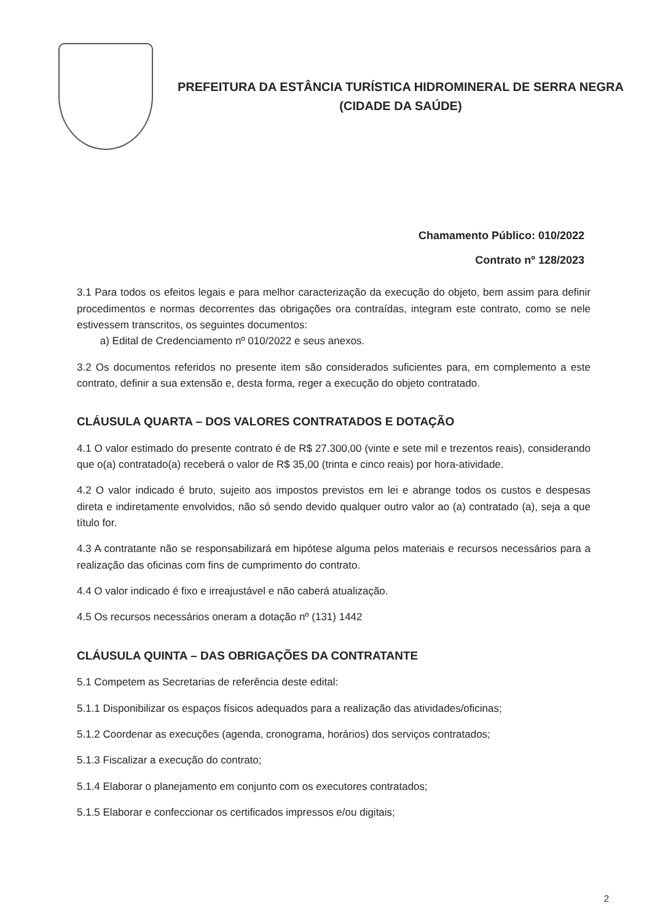PREFEITURA DA ESTÂNCIA TURÍSTICA HIDROMINERAL DE SERRA NEGRA
(CIDADE DA SAÚDE)
Chamamento Público: 010/2022
Contrato nº 128/2023
3.1 Para todos os efeitos legais e para melhor caracterização da execução do objeto, bem assim para definir procedimentos e normas decorrentes das obrigações ora contraídas, integram este contrato, como se nele estivessem transcritos, os seguintes documentos:
a) Edital de Credenciamento nº 010/2022 e seus anexos.
3.2 Os documentos referidos no presente item são considerados suficientes para, em complemento a este contrato, definir a sua extensão e, desta forma, reger a execução do objeto contratado.
CLÁUSULA QUARTA – DOS VALORES CONTRATADOS E DOTAÇÃO
4.1 O valor estimado do presente contrato é de R$ 27.300,00 (vinte e sete mil e trezentos reais), considerando que o(a) contratado(a) receberá o valor de R$ 35,00 (trinta e cinco reais) por hora-atividade.
4.2 O valor indicado é bruto, sujeito aos impostos previstos em lei e abrange todos os custos e despesas direta e indiretamente envolvidos, não só sendo devido qualquer outro valor ao (a) contratado (a), seja a que título for.
4.3 A contratante não se responsabilizará em hipótese alguma pelos materiais e recursos necessários para a realização das oficinas com fins de cumprimento do contrato.
4.4 O valor indicado é fixo e irreajustável e não caberá atualização.
4.5 Os recursos necessários oneram a dotação nº (131) 1442
CLÁUSULA QUINTA – DAS OBRIGAÇÕES DA CONTRATANTE
5.1 Competem as Secretarias de referência deste edital:
5.1.1 Disponibilizar os espaços físicos adequados para a realização das atividades/oficinas;
5.1.2 Coordenar as execuções (agenda, cronograma, horários) dos serviços contratados;
5.1.3 Fiscalizar a execução do contrato;
5.1.4 Elaborar o planejamento em conjunto com os executores contratados;
5.1.5 Elaborar e confeccionar os certificados impressos e/ou digitais;
2